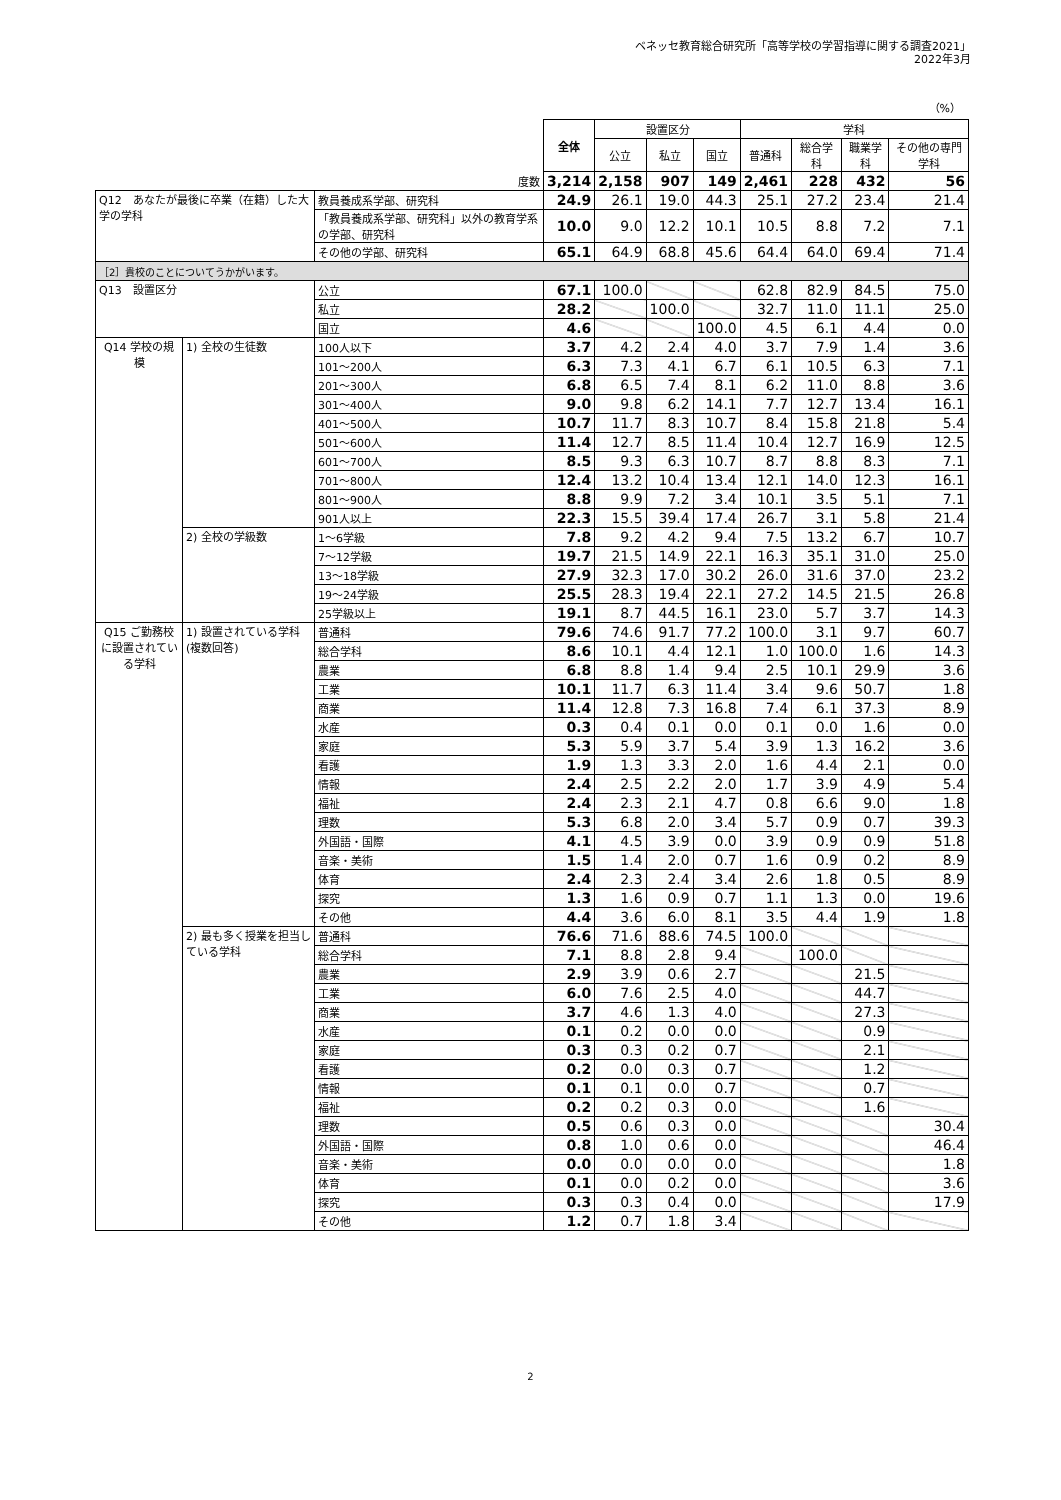ベネッセ教育総合研究所「高等学校の学習指導に関する調査2021」
2022年3月
（%）
| | | | 全体 | 設置区分 | | | 学科 | | | |
| | | | | 公立 | 私立 | 国立 | 普通科 | 総合学科 | 職業学科 | その他の専門学科 |
| 度数 | | | 3,214 | 2,158 | 907 | 149 | 2,461 | 228 | 432 | 56 |
| Q12 あなたが最後に卒業（在籍）した大学の学科 | | 教員養成系学部、研究科 | 24.9 | 26.1 | 19.0 | 44.3 | 25.1 | 27.2 | 23.4 | 21.4 |
| | | 「教員養成系学部、研究科」以外の教育学系の学部、研究科 | 10.0 | 9.0 | 12.2 | 10.1 | 10.5 | 8.8 | 7.2 | 7.1 |
| | | その他の学部、研究科 | 65.1 | 64.9 | 68.8 | 45.6 | 64.4 | 64.0 | 69.4 | 71.4 |
| ［2］貴校のことについてうかがいます。 | | | | | | | | | | |
| Q13 設置区分 | | 公立 | 67.1 | 100.0 | | | 62.8 | 82.9 | 84.5 | 75.0 |
| | | 私立 | 28.2 | | 100.0 | | 32.7 | 11.0 | 11.1 | 25.0 |
| | | 国立 | 4.6 | | | 100.0 | 4.5 | 6.1 | 4.4 | 0.0 |
| Q14 学校の規模 | 1) 全校の生徒数 | 100人以下 | 3.7 | 4.2 | 2.4 | 4.0 | 3.7 | 7.9 | 1.4 | 3.6 |
| | | 101～200人 | 6.3 | 7.3 | 4.1 | 6.7 | 6.1 | 10.5 | 6.3 | 7.1 |
| | | 201～300人 | 6.8 | 6.5 | 7.4 | 8.1 | 6.2 | 11.0 | 8.8 | 3.6 |
| | | 301～400人 | 9.0 | 9.8 | 6.2 | 14.1 | 7.7 | 12.7 | 13.4 | 16.1 |
| | | 401～500人 | 10.7 | 11.7 | 8.3 | 10.7 | 8.4 | 15.8 | 21.8 | 5.4 |
| | | 501～600人 | 11.4 | 12.7 | 8.5 | 11.4 | 10.4 | 12.7 | 16.9 | 12.5 |
| | | 601～700人 | 8.5 | 9.3 | 6.3 | 10.7 | 8.7 | 8.8 | 8.3 | 7.1 |
| | | 701～800人 | 12.4 | 13.2 | 10.4 | 13.4 | 12.1 | 14.0 | 12.3 | 16.1 |
| | | 801～900人 | 8.8 | 9.9 | 7.2 | 3.4 | 10.1 | 3.5 | 5.1 | 7.1 |
| | | 901人以上 | 22.3 | 15.5 | 39.4 | 17.4 | 26.7 | 3.1 | 5.8 | 21.4 |
| | 2) 全校の学級数 | 1～6学級 | 7.8 | 9.2 | 4.2 | 9.4 | 7.5 | 13.2 | 6.7 | 10.7 |
| | | 7～12学級 | 19.7 | 21.5 | 14.9 | 22.1 | 16.3 | 35.1 | 31.0 | 25.0 |
| | | 13～18学級 | 27.9 | 32.3 | 17.0 | 30.2 | 26.0 | 31.6 | 37.0 | 23.2 |
| | | 19～24学級 | 25.5 | 28.3 | 19.4 | 22.1 | 27.2 | 14.5 | 21.5 | 26.8 |
| | | 25学級以上 | 19.1 | 8.7 | 44.5 | 16.1 | 23.0 | 5.7 | 3.7 | 14.3 |
| Q15 ご勤務校に設置されている学科 | 1) 設置されている学科(複数回答) | 普通科 | 79.6 | 74.6 | 91.7 | 77.2 | 100.0 | 3.1 | 9.7 | 60.7 |
| | | 総合学科 | 8.6 | 10.1 | 4.4 | 12.1 | 1.0 | 100.0 | 1.6 | 14.3 |
| | | 農業 | 6.8 | 8.8 | 1.4 | 9.4 | 2.5 | 10.1 | 29.9 | 3.6 |
| | | 工業 | 10.1 | 11.7 | 6.3 | 11.4 | 3.4 | 9.6 | 50.7 | 1.8 |
| | | 商業 | 11.4 | 12.8 | 7.3 | 16.8 | 7.4 | 6.1 | 37.3 | 8.9 |
| | | 水産 | 0.3 | 0.4 | 0.1 | 0.0 | 0.1 | 0.0 | 1.6 | 0.0 |
| | | 家庭 | 5.3 | 5.9 | 3.7 | 5.4 | 3.9 | 1.3 | 16.2 | 3.6 |
| | | 看護 | 1.9 | 1.3 | 3.3 | 2.0 | 1.6 | 4.4 | 2.1 | 0.0 |
| | | 情報 | 2.4 | 2.5 | 2.2 | 2.0 | 1.7 | 3.9 | 4.9 | 5.4 |
| | | 福祉 | 2.4 | 2.3 | 2.1 | 4.7 | 0.8 | 6.6 | 9.0 | 1.8 |
| | | 理数 | 5.3 | 6.8 | 2.0 | 3.4 | 5.7 | 0.9 | 0.7 | 39.3 |
| | | 外国語・国際 | 4.1 | 4.5 | 3.9 | 0.0 | 3.9 | 0.9 | 0.9 | 51.8 |
| | | 音楽・美術 | 1.5 | 1.4 | 2.0 | 0.7 | 1.6 | 0.9 | 0.2 | 8.9 |
| | | 体育 | 2.4 | 2.3 | 2.4 | 3.4 | 2.6 | 1.8 | 0.5 | 8.9 |
| | | 探究 | 1.3 | 1.6 | 0.9 | 0.7 | 1.1 | 1.3 | 0.0 | 19.6 |
| | | その他 | 4.4 | 3.6 | 6.0 | 8.1 | 3.5 | 4.4 | 1.9 | 1.8 |
| | 2) 最も多く授業を担当している学科 | 普通科 | 76.6 | 71.6 | 88.6 | 74.5 | 100.0 | | | |
| | | 総合学科 | 7.1 | 8.8 | 2.8 | 9.4 | | 100.0 | | |
| | | 農業 | 2.9 | 3.9 | 0.6 | 2.7 | | | 21.5 | |
| | | 工業 | 6.0 | 7.6 | 2.5 | 4.0 | | | 44.7 | |
| | | 商業 | 3.7 | 4.6 | 1.3 | 4.0 | | | 27.3 | |
| | | 水産 | 0.1 | 0.2 | 0.0 | 0.0 | | | 0.9 | |
| | | 家庭 | 0.3 | 0.3 | 0.2 | 0.7 | | | 2.1 | |
| | | 看護 | 0.2 | 0.0 | 0.3 | 0.7 | | | 1.2 | |
| | | 情報 | 0.1 | 0.1 | 0.0 | 0.7 | | | 0.7 | |
| | | 福祉 | 0.2 | 0.2 | 0.3 | 0.0 | | | 1.6 | |
| | | 理数 | 0.5 | 0.6 | 0.3 | 0.0 | | | | 30.4 |
| | | 外国語・国際 | 0.8 | 1.0 | 0.6 | 0.0 | | | | 46.4 |
| | | 音楽・美術 | 0.0 | 0.0 | 0.0 | 0.0 | | | | 1.8 |
| | | 体育 | 0.1 | 0.0 | 0.2 | 0.0 | | | | 3.6 |
| | | 探究 | 0.3 | 0.3 | 0.4 | 0.0 | | | | 17.9 |
| | | その他 | 1.2 | 0.7 | 1.8 | 3.4 | | | | |
2